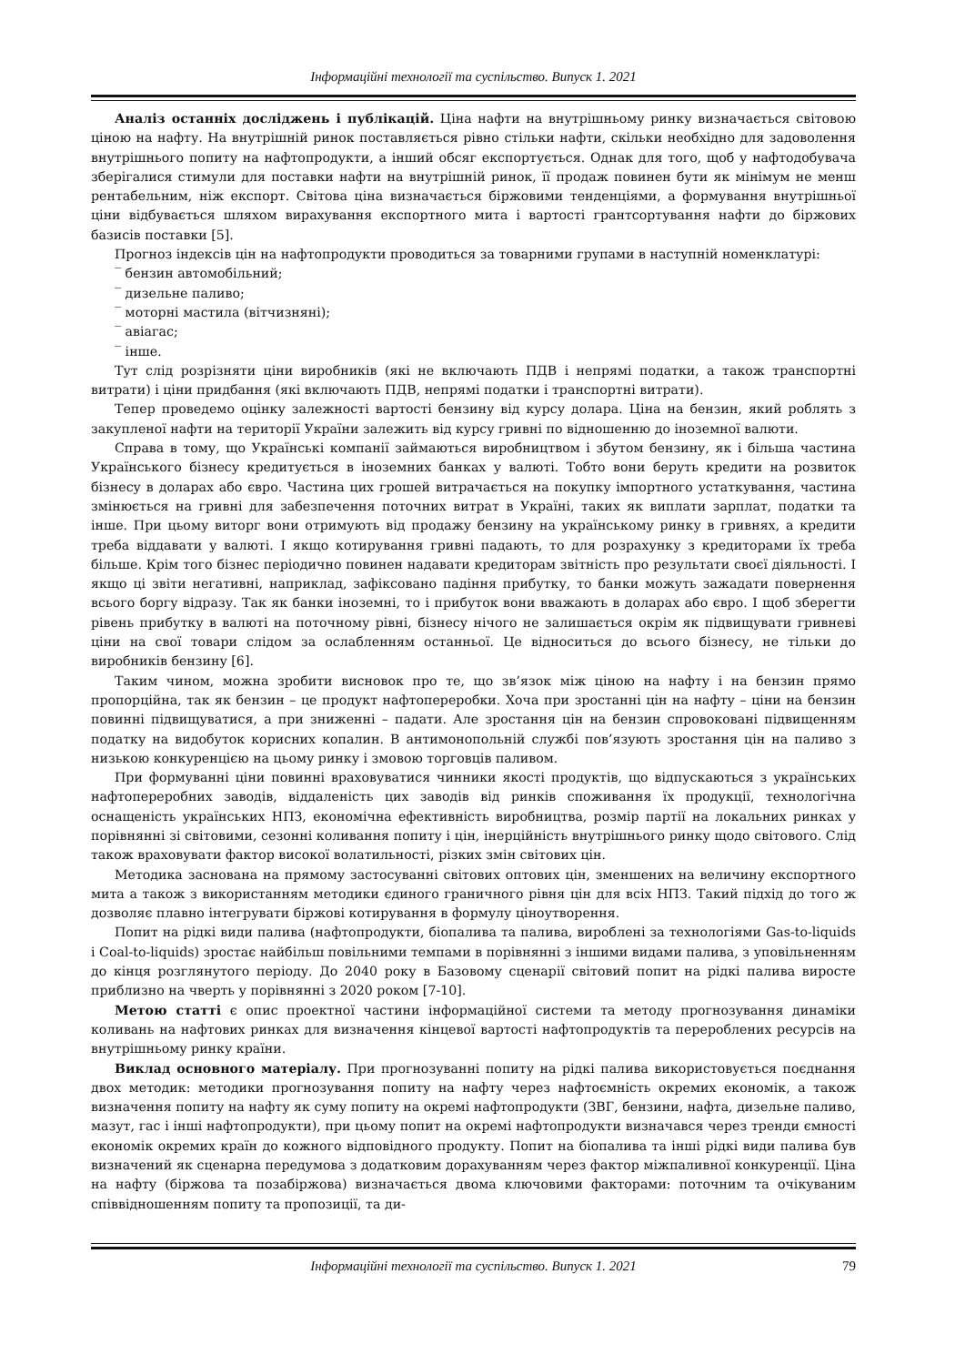Інформаційні технології та суспільство. Випуск 1. 2021
Аналіз останніх досліджень і публікацій. Ціна нафти на внутрішньому ринку визначається світовою ціною на нафту. На внутрішній ринок поставляється рівно стільки нафти, скільки необхідно для задоволення внутрішнього попиту на нафтопродукти, а інший обсяг експортується. Однак для того, щоб у нафтодобувача зберігалися стимули для поставки нафти на внутрішній ринок, її продаж повинен бути як мінімум не менш рентабельним, ніж експорт. Світова ціна визначається біржовими тенденціями, а формування внутрішньої ціни відбувається шляхом вирахування експортного мита і вартості грантсортування нафти до біржових базисів поставки [5].
Прогноз індексів цін на нафтопродукти проводиться за товарними групами в наступній номенклатурі:
‾ бензин автомобільний;
‾ дизельне паливо;
‾ моторні мастила (вітчизняні);
‾ авіагас;
‾ інше.
Тут слід розрізняти ціни виробників (які не включають ПДВ і непрямі податки, а також транспортні витрати) і ціни придбання (які включають ПДВ, непрямі податки і транспортні витрати).
Тепер проведемо оцінку залежності вартості бензину від курсу долара. Ціна на бензин, який роблять з закупленої нафти на території України залежить від курсу гривні по відношенню до іноземної валюти.
Справа в тому, що Українські компанії займаються виробництвом і збутом бензину, як і більша частина Українського бізнесу кредитується в іноземних банках у валюті. Тобто вони беруть кредити на розвиток бізнесу в доларах або євро. Частина цих грошей витрачається на покупку імпортного устаткування, частина змінюється на гривні для забезпечення поточних витрат в Україні, таких як виплати зарплат, податки та інше. При цьому виторг вони отримують від продажу бензину на українському ринку в гривнях, а кредити треба віддавати у валюті. І якщо котирування гривні падають, то для розрахунку з кредиторами їх треба більше. Крім того бізнес періодично повинен надавати кредиторам звітність про результати своєї діяльності. І якщо ці звіти негативні, наприклад, зафіксовано падіння прибутку, то банки можуть зажадати повернення всього боргу відразу. Так як банки іноземні, то і прибуток вони вважають в доларах або євро. І щоб зберегти рівень прибутку в валюті на поточному рівні, бізнесу нічого не залишається окрім як підвищувати гривневі ціни на свої товари слідом за ослабленням останньої. Це відноситься до всього бізнесу, не тільки до виробників бензину [6].
Таким чином, можна зробити висновок про те, що зв’язок між ціною на нафту і на бензин прямо пропорційна, так як бензин – це продукт нафтопереробки. Хоча при зростанні цін на нафту – ціни на бензин повинні підвищуватися, а при зниженні – падати. Але зростання цін на бензин спровоковані підвищенням податку на видобуток корисних копалин. В антимонопольній службі пов’язують зростання цін на паливо з низькою конкуренцією на цьому ринку і змовою торговців паливом.
При формуванні ціни повинні враховуватися чинники якості продуктів, що відпускаються з українських нафтопереробних заводів, віддаленість цих заводів від ринків споживання їх продукції, технологічна оснащеність українських НПЗ, економічна ефективність виробництва, розмір партії на локальних ринках у порівнянні зі світовими, сезонні коливання попиту і цін, інерційність внутрішнього ринку щодо світового. Слід також враховувати фактор високої волатильності, різких змін світових цін.
Методика заснована на прямому застосуванні світових оптових цін, зменшених на величину експортного мита а також з використанням методики єдиного граничного рівня цін для всіх НПЗ. Такий підхід до того ж дозволяє плавно інтегрувати біржові котирування в формулу ціноутворення.
Попит на рідкі види палива (нафтопродукти, біопалива та палива, вироблені за технологіями Gas-to-liquids і Coal-to-liquids) зростає найбільш повільними темпами в порівнянні з іншими видами палива, з уповільненням до кінця розглянутого періоду. До 2040 року в Базовому сценарії світовий попит на рідкі палива виросте приблизно на чверть у порівнянні з 2020 роком [7-10].
Метою статті є опис проектної частини інформаційної системи та методу прогнозування динаміки коливань на нафтових ринках для визначення кінцевої вартості нафтопродуктів та перероблених ресурсів на внутрішньому ринку країни.
Виклад основного матеріалу. При прогнозуванні попиту на рідкі палива використовується поєднання двох методик: методики прогнозування попиту на нафту через нафтоємність окремих економік, а також визначення попиту на нафту як суму попиту на окремі нафтопродукти (ЗВГ, бензини, нафта, дизельне паливо, мазут, гас і інші нафтопродукти), при цьому попит на окремі нафтопродукти визначався через тренди ємності економік окремих країн до кожного відповідного продукту. Попит на біопалива та інші рідкі види палива був визначений як сценарна передумова з додатковим дорахуванням через фактор міжпаливної конкуренції. Ціна на нафту (біржова та позабіржова) визначається двома ключовими факторами: поточним та очікуваним співвідношенням попиту та пропозиції, та ди-
Інформаційні технології та суспільство. Випуск 1. 2021
79